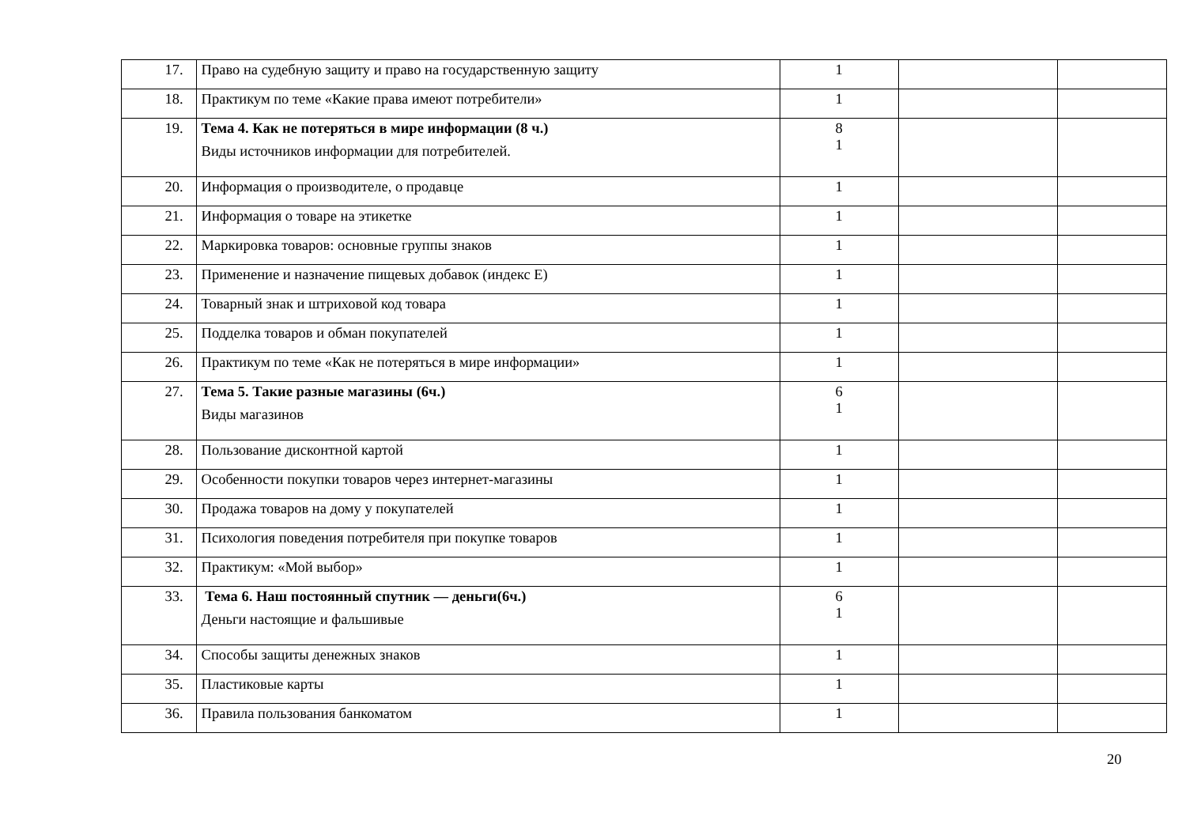| 17. | Право на судебную защиту и право на государственную защиту | 1 | | |
| 18. | Практикум по теме «Какие права имеют потребители» | 1 | | |
| 19. | Тема 4. Как не потеряться в мире информации (8 ч.) Виды источников информации для потребителей. | 8 1 | | |
| 20. | Информация о производителе, о продавце | 1 | | |
| 21. | Информация о товаре на этикетке | 1 | | |
| 22. | Маркировка товаров: основные группы знаков | 1 | | |
| 23. | Применение и назначение пищевых добавок (индекс Е) | 1 | | |
| 24. | Товарный знак и штриховой код товара | 1 | | |
| 25. | Подделка товаров и обман покупателей | 1 | | |
| 26. | Практикум по теме «Как не потеряться в мире информации» | 1 | | |
| 27. | Тема 5. Такие разные магазины (6ч.) Виды магазинов | 6 1 | | |
| 28. | Пользование дисконтной картой | 1 | | |
| 29. | Особенности покупки товаров через интернет-магазины | 1 | | |
| 30. | Продажа товаров на дому у покупателей | 1 | | |
| 31. | Психология поведения потребителя при покупке товаров | 1 | | |
| 32. | Практикум: «Мой выбор» | 1 | | |
| 33. | Тема 6. Наш постоянный спутник — деньги(6ч.) Деньги настоящие и фальшивые | 6 1 | | |
| 34. | Способы защиты денежных знаков | 1 | | |
| 35. | Пластиковые карты | 1 | | |
| 36. | Правила пользования банкоматом | 1 | | |
20